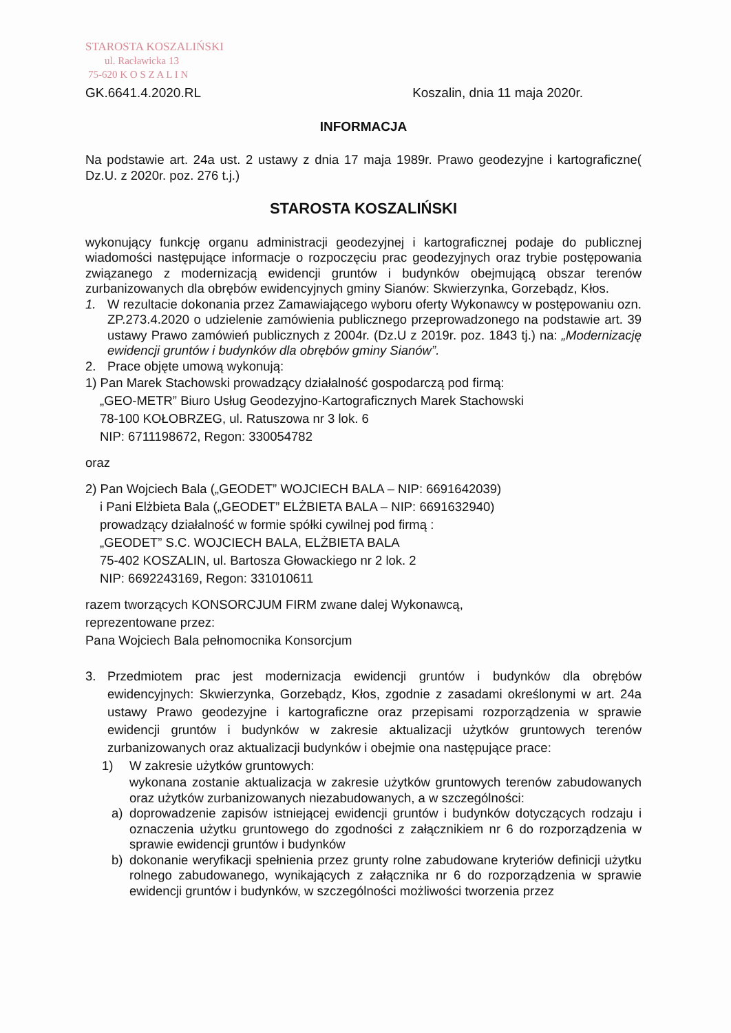STAROSTA KOSZALIŃSKI
ul. Racławicka 13
75-620 K O S Z A L I N
GK.6641.4.2020.RL Koszalin, dnia 11 maja 2020r.
INFORMACJA
Na podstawie art. 24a ust. 2 ustawy z dnia 17 maja 1989r. Prawo geodezyjne i kartograficzne( Dz.U. z 2020r. poz. 276 t.j.)
STAROSTA KOSZALIŃSKI
wykonujący funkcję organu administracji geodezyjnej i kartograficznej podaje do publicznej wiadomości następujące informacje o rozpoczęciu prac geodezyjnych oraz trybie postępowania związanego z modernizacją ewidencji gruntów i budynków obejmującą obszar terenów zurbanizowanych dla obrębów ewidencyjnych gminy Sianów: Skwierzynka, Gorzebądz, Kłos.
1. W rezultacie dokonania przez Zamawiającego wyboru oferty Wykonawcy w postępowaniu ozn. ZP.273.4.2020 o udzielenie zamówienia publicznego przeprowadzonego na podstawie art. 39 ustawy Prawo zamówień publicznych z 2004r. (Dz.U z 2019r. poz. 1843 tj.) na: „Modernizację ewidencji gruntów i budynków dla obrębów gminy Sianów”.
2. Prace objęte umową wykonują:
1) Pan Marek Stachowski prowadzący działalność gospodarczą pod firmą:
„GEO-METR” Biuro Usług Geodezyjno-Kartograficznych Marek Stachowski
78-100 KOŁOBRZEG, ul. Ratuszowa nr 3 lok. 6
NIP: 6711198672, Regon: 330054782
oraz
2) Pan Wojciech Bala („GEODET” WOJCIECH BALA – NIP: 6691642039)
i Pani Elżbieta Bala („GEODET” ELŻBIETA BALA – NIP: 6691632940)
prowadzący działalność w formie spółki cywilnej pod firmą :
„GEODET” S.C. WOJCIECH BALA, ELŻBIETA BALA
75-402 KOSZALIN, ul. Bartosza Głowackiego nr 2 lok. 2
NIP: 6692243169, Regon: 331010611
razem tworzących KONSORCJUM FIRM zwane dalej Wykonawcą,
reprezentowane przez:
Pana Wojciech Bala pełnomocnika Konsorcjum
3. Przedmiotem prac jest modernizacja ewidencji gruntów i budynków dla obrębów ewidencyjnych: Skwierzynka, Gorzebądz, Kłos, zgodnie z zasadami określonymi w art. 24a ustawy Prawo geodezyjne i kartograficzne oraz przepisami rozporządzenia w sprawie ewidencji gruntów i budynków w zakresie aktualizacji użytków gruntowych terenów zurbanizowanych oraz aktualizacji budynków i obejmie ona następujące prace:
1) W zakresie użytków gruntowych:
wykonana zostanie aktualizacja w zakresie użytków gruntowych terenów zabudowanych oraz użytków zurbanizowanych niezabudowanych, a w szczególności:
a) doprowadzenie zapisów istniejącej ewidencji gruntów i budynków dotyczących rodzaju i oznaczenia użytku gruntowego do zgodności z załącznikiem nr 6 do rozporządzenia w sprawie ewidencji gruntów i budynków
b) dokonanie weryfikacji spełnienia przez grunty rolne zabudowane kryteriów definicji użytku rolnego zabudowanego, wynikających z załącznika nr 6 do rozporządzenia w sprawie ewidencji gruntów i budynków, w szczególności możliwości tworzenia przez